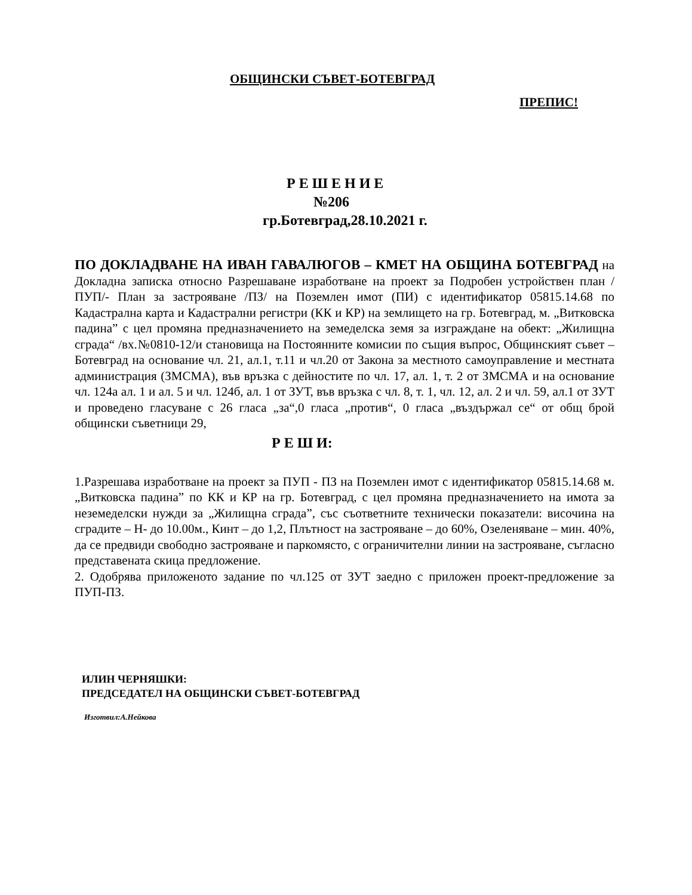ОБЩИНСКИ СЪВЕТ-БОТЕВГРАД
ПРЕПИС!
Р Е Ш Е Н И Е
№206
гр.Ботевград,28.10.2021 г.
ПО ДОКЛАДВАНЕ НА ИВАН ГАВАЛЮГОВ – КМЕТ НА ОБЩИНА БОТЕВГРАД на Докладна записка относно Разрешаване изработване на проект за Подробен устройствен план /ПУП/- План за застрояване /ПЗ/ на Поземлен имот (ПИ) с идентификатор 05815.14.68 по Кадастрална карта и Кадастрални регистри (КК и КР) на землището на гр. Ботевград, м. „Витковска падина” с цел промяна предназначението на земеделска земя за изграждане на обект: „Жилищна сграда“ /вх.№0810-12/и становища на Постоянните комисии по същия въпрос, Общинският съвет –Ботевград на основание чл. 21, ал.1, т.11 и чл.20 от Закона за местното самоуправление и местната администрация (ЗМСМА), във връзка с дейностите по чл. 17, ал. 1, т. 2 от ЗМСМА и на основание чл. 124а ал. 1 и ал. 5 и чл. 124б, ал. 1 от ЗУТ, във връзка с чл. 8, т. 1, чл. 12, ал. 2 и чл. 59, ал.1 от ЗУТ и проведено гласуване с 26 гласа „за“,0 гласа „против“, 0 гласа „въздържал се“ от общ брой общински съветници 29,
Р Е Ш И:
1.Разрешава изработване на проект за ПУП - ПЗ на Поземлен имот с идентификатор 05815.14.68 м. „Витковска падина” по КК и КР на гр. Ботевград, с цел промяна предназначението на имота за неземеделски нужди за „Жилищна сграда”, със съответните технически показатели: височина на сградите – Н- до 10.00м., Кинт – до 1,2, Плътност на застрояване – до 60%, Озеленяване – мин. 40%, да се предвиди свободно застрояване и паркомясто, с ограничителни линии на застрояване, съгласно представената скица предложение.
2. Одобрява приложеното задание по чл.125 от ЗУТ заедно с приложен проект-предложение за ПУП-ПЗ.
ИЛИН ЧЕРНЯШКИ:
ПРЕДСЕДАТЕЛ НА ОБЩИНСКИ СЪВЕТ-БОТЕВГРАД
Изготвил:А.Нейкова